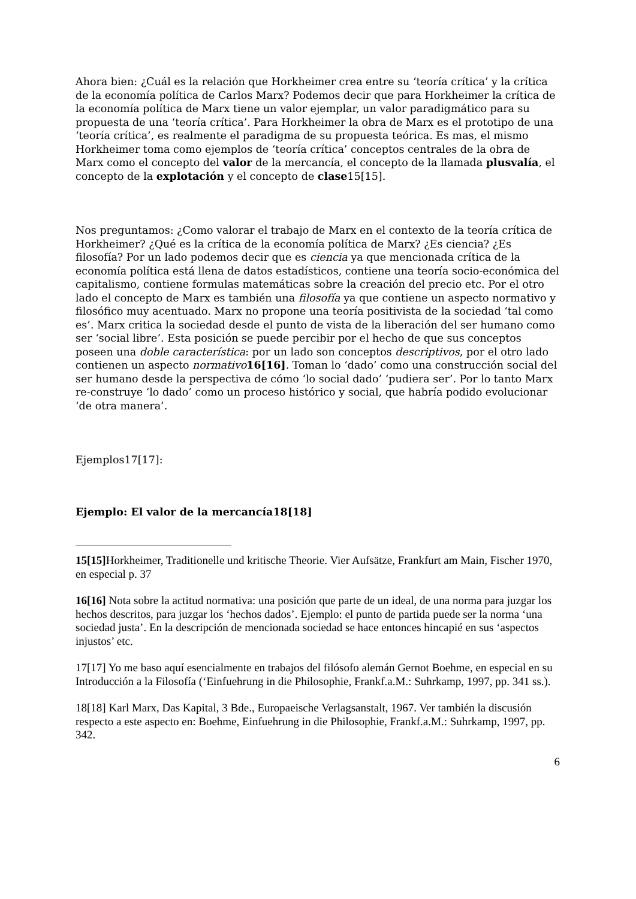Ahora bien: ¿Cuál es la relación que Horkheimer crea entre su ‘teoría crítica’ y la crítica de la economía política de Carlos Marx? Podemos decir que para Horkheimer la crítica de la economía política de Marx tiene un valor ejemplar, un valor paradigmático para su propuesta de una ‘teoría crítica’. Para Horkheimer la obra de Marx es el prototipo de una ‘teoría crítica’, es realmente el paradigma de su propuesta teórica. Es mas, el mismo Horkheimer toma como ejemplos de ‘teoría crítica’ conceptos centrales de la obra de Marx como el concepto del valor de la mercancía, el concepto de la llamada plusvalía, el concepto de la explotación y el concepto de clase15[15].
Nos preguntamos: ¿Como valorar el trabajo de Marx en el contexto de la teoría crítica de Horkheimer? ¿Qué es la crítica de la economía política de Marx? ¿Es ciencia? ¿Es filosofía? Por un lado podemos decir que es ciencia ya que mencionada crítica de la economía política está llena de datos estadísticos, contiene una teoría socio-económica del capitalismo, contiene formulas matemáticas sobre la creación del precio etc. Por el otro lado el concepto de Marx es también una filosofía ya que contiene un aspecto normativo y filosófico muy acentuado. Marx no propone una teoría positivista de la sociedad ‘tal como es’. Marx critica la sociedad desde el punto de vista de la liberación del ser humano como ser ‘social libre’. Esta posición se puede percibir por el hecho de que sus conceptos poseen una doble característica: por un lado son conceptos descriptivos, por el otro lado contienen un aspecto normativo 16[16]. Toman lo ‘dado’ como una construcción social del ser humano desde la perspectiva de cómo ‘lo social dado’ ‘pudiera ser’. Por lo tanto Marx re-construye ‘lo dado’ como un proceso histórico y social, que habría podido evolucionar ‘de otra manera’.
Ejemplos17[17]:
Ejemplo: El valor de la mercancía18[18]
15[15] Horkheimer, Traditionelle und kritische Theorie. Vier Aufsätze, Frankfurt am Main, Fischer 1970, en especial p. 37
16[16] Nota sobre la actitud normativa: una posición que parte de un ideal, de una norma para juzgar los hechos descritos, para juzgar los ‘hechos dados’. Ejemplo: el punto de partida puede ser la norma ‘una sociedad justa’. En la descripción de mencionada sociedad se hace entonces hincapié en sus ‘aspectos injustos’ etc.
17[17] Yo me baso aquí esencialmente en trabajos del filósofo alemán Gernot Boehme, en especial en su Introducción a la Filosofía (‘Einfuehrung in die Philosophie, Frankf.a.M.: Suhrkamp, 1997, pp. 341 ss.).
18[18] Karl Marx, Das Kapital, 3 Bde., Europaeische Verlagsanstalt, 1967. Ver también la discusión respecto a este aspecto en: Boehme, Einfuehrung in die Philosophie, Frankf.a.M.: Suhrkamp, 1997, pp. 342.
6